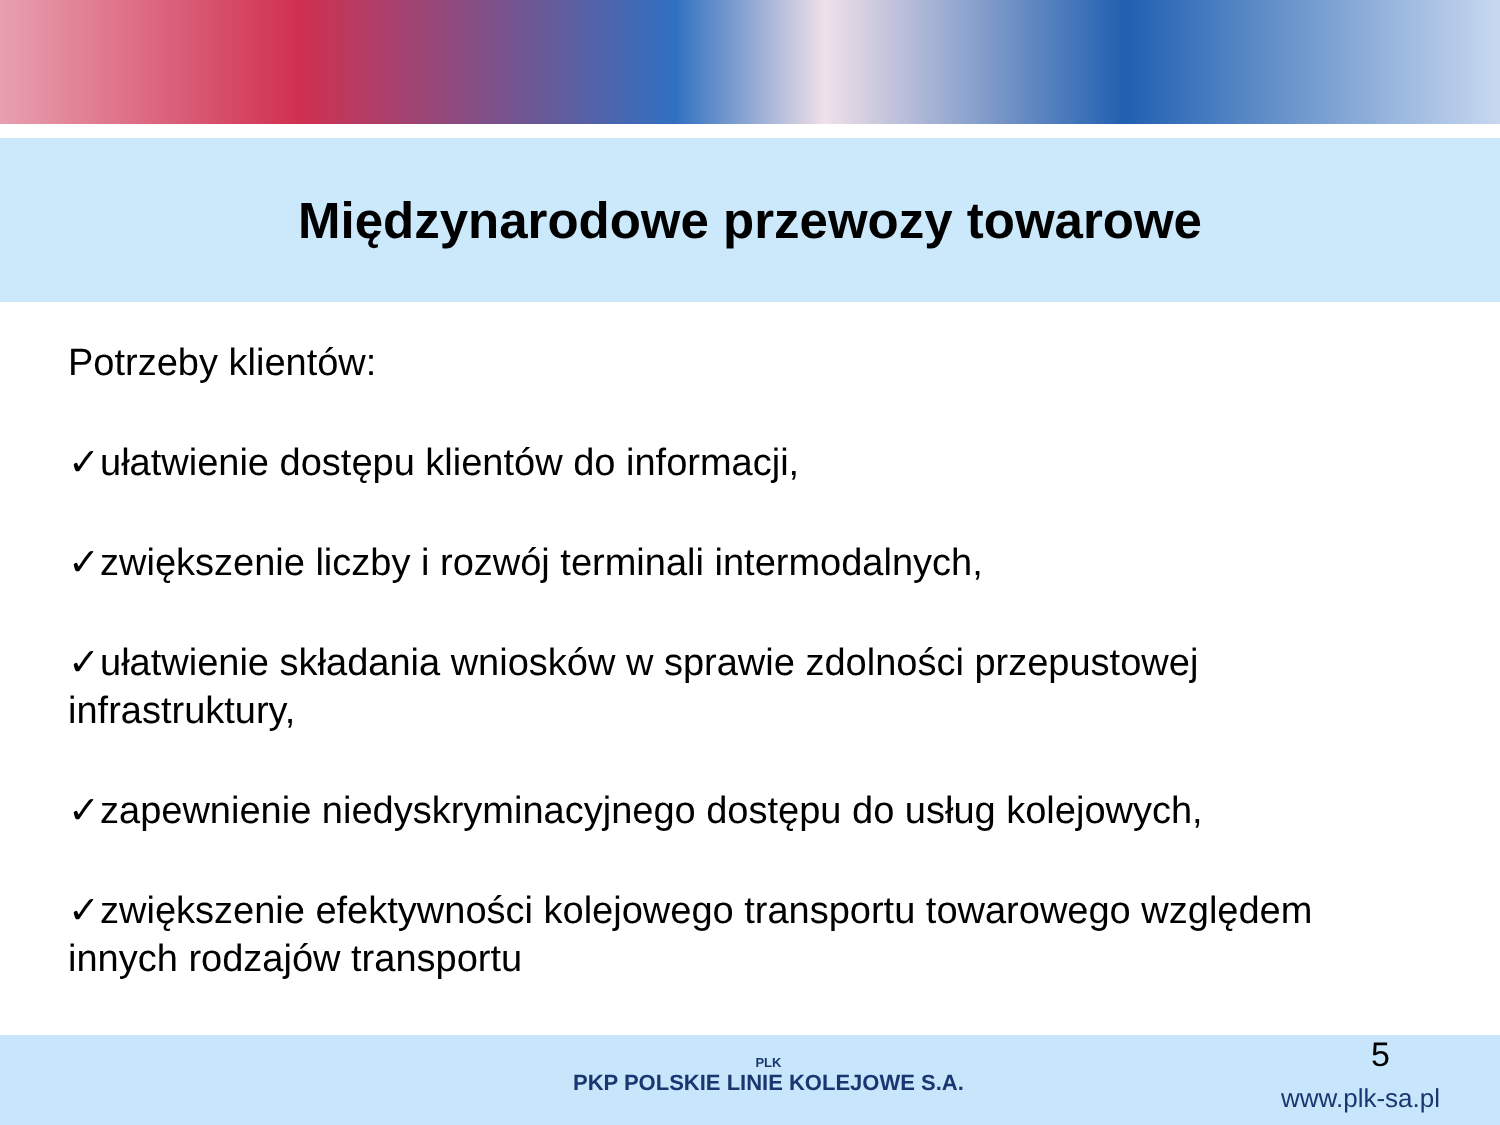Międzynarodowe przewozy towarowe
Potrzeby klientów:
✓ułatwienie dostępu klientów do informacji,
✓zwiększenie liczby i rozwój terminali intermodalnych,
✓ułatwienie składania wniosków w sprawie zdolności przepustowej infrastruktury,
✓zapewnienie niedyskryminacyjnego dostępu do usług kolejowych,
✓zwiększenie efektywności kolejowego transportu towarowego względem innych rodzajów transportu
PLK
PKP POLSKIE LINIE KOLEJOWE S.A.
5
www.plk-sa.pl